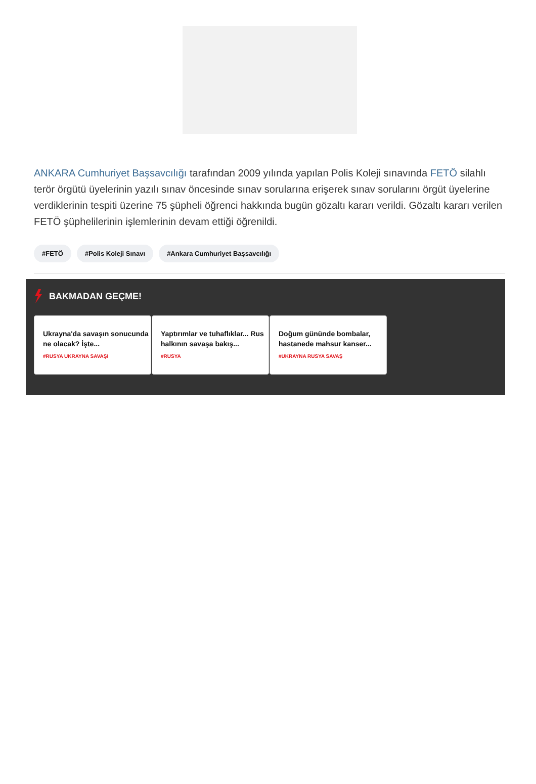ANKARA Cumhuriyet Başsavcılığı tarafından 2009 yılında yapılan Polis Koleji sınavında FETÖ silahlı terör örgütü üyelerinin yazılı sınav öncesinde sınav sorularına erişerek sınav sorularını örgüt üyelerine verdiklerinin tespiti üzerine 75 şüpheli öğrenci hakkında bugün gözaltı kararı verildi. Gözaltı kararı verilen FETÖ şüphelilerinin işlemlerinin devam ettiği öğrenildi.
#FETÖ #Polis Koleji Sınavı #Ankara Cumhuriyet Başsavcılığı
BAKMADAN GEÇME!
Ukrayna'da savaşın sonucunda ne olacak? İşte...
#RUSYA UKRAYNA SAVAŞI
Yaptırımlar ve tuhaflıklar... Rus halkının savaşa bakış...
#RUSYA
Doğum gününde bombalar, hastanede mahsur kanser...
#UKRAYNA RUSYA SAVAŞ